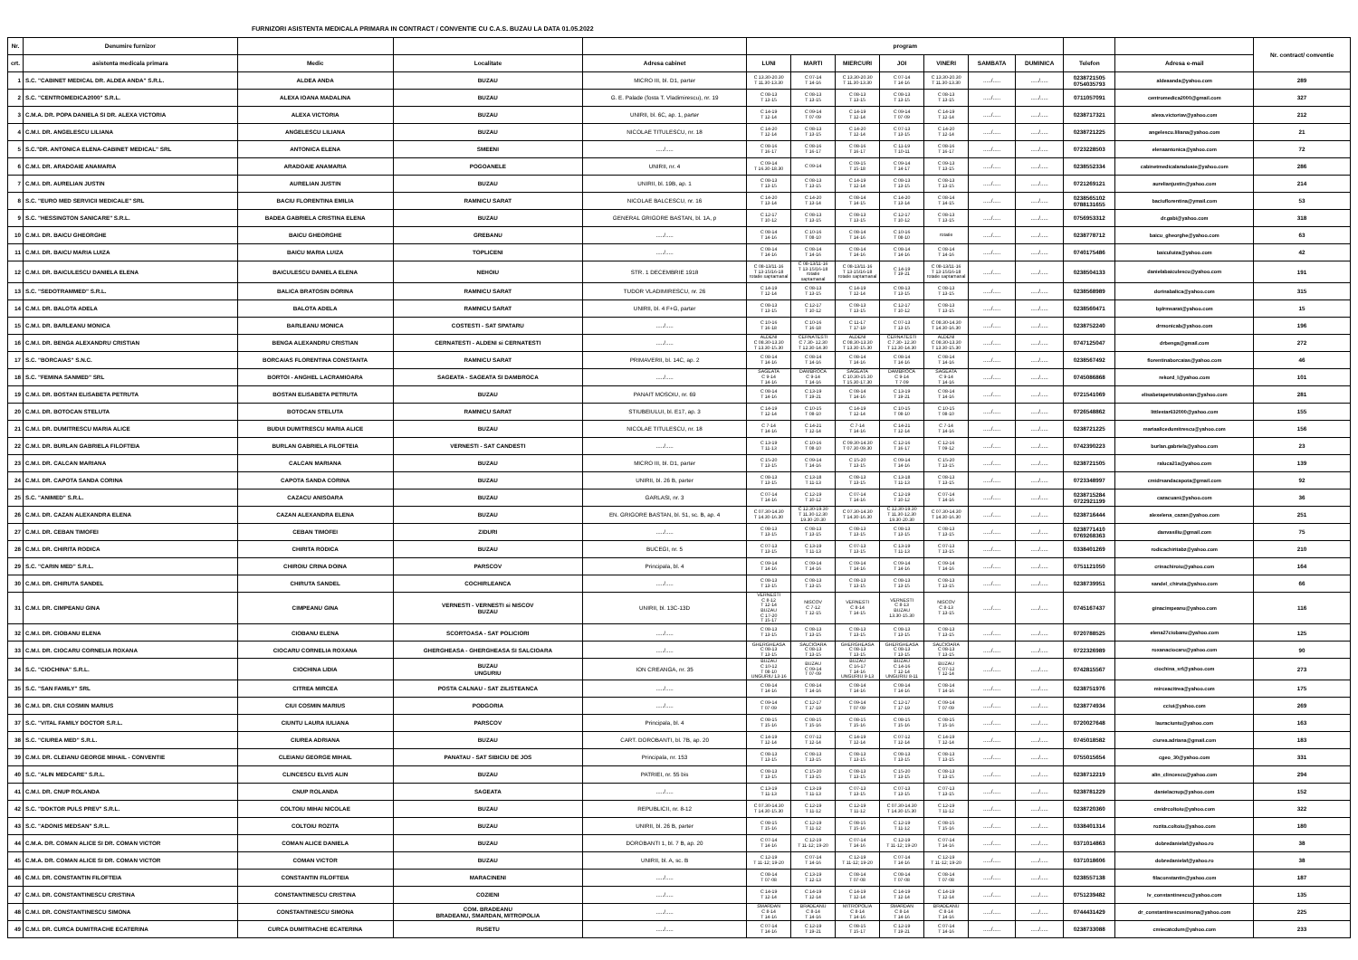FURNIZORI ASISTENTA MEDICALA PRIMARA IN CONTRACT / CONVENTIE CU C.A.S. BUZAU LA DATA 01.05.2022
| Nr. | Denumire furnizor | | | | program | | | | | | | | | Nr. contract/ conventie |
| --- | --- | --- | --- | --- | --- | --- | --- | --- | --- | --- | --- | --- | --- | --- |
| crt. | asistenta medicala primara | Medic | Localitate | Adresa cabinet | LUNI | MARTI | MIERCURI | JOI | VINERI | SAMBATA | DUMINICA | Telefon | Adresa e-mail | |
| 1 | S.C. "CABINET MEDICAL DR. ALDEA ANDA" S.R.L. | ALDEA ANDA | BUZAU | MICRO III, bl. D1, parter | C 13.30-20.30 T 11.30-13.30 | C 07-14 T 14-16 | C 13.30-20.30 T 11.30-13.30 | C 07-14 T 14-16 | C 13.30-20.30 T 11.30-13.30 | ...../..... | ...../..... | 0238721505 0754035793 | aldeaanda@yahoo.com | 289 |
| 2 | S.C. "CENTROMEDICA2000" S.R.L. | ALEXA IOANA MADALINA | BUZAU | G. E. Palade (fosta T. Vladimirescu), nr. 19 | C 08-13 T 13-15 | C 08-13 T 13-15 | C 08-13 T 13-15 | C 08-13 T 13-15 | C 08-13 T 13-15 | ...../..... | ...../..... | 0711057091 | centromedica2000@gmail.com | 327 |
| 3 | C.M.A. DR. POPA DANIELA SI DR. ALEXA VICTORIA | ALEXA VICTORIA | BUZAU | UNIRII, bl. 6C, ap. 1, parter | C 14-19 T 12-14 | C 09-14 T 07-09 | C 14-19 T 12-14 | C 09-14 T 07-09 | C 14-19 T 12-14 | ...../..... | ...../..... | 0238717321 | alexa.victoriav@yahoo.com | 212 |
| 4 | C.M.I. DR. ANGELESCU LILIANA | ANGELESCU LILIANA | BUZAU | NICOLAE TITULESCU, nr. 18 | C 14-20 T 12-14 | C 08-13 T 13-15 | C 14-20 T 12-14 | C 07-13 T 13-15 | C 14-20 T 12-14 | ...../..... | ...../..... | 0238721225 | angelescu.liliana@yahoo.com | 21 |
| 5 | S.C."DR. ANTONICA ELENA-CABINET MEDICAL" SRL | ANTONICA ELENA | SMEENI | ...../..... | C 08-16 T 16-17 | C 08-16 T 16-17 | C 08-16 T 16-17 | C 11-19 T 10-11 | C 08-16 T 16-17 | ...../..... | ...../..... | 0723228503 | elenaantonica@yahoo.com | 72 |
| 6 | C.M.I. DR. ARADOAIE ANAMARIA | ARADOAIE ANAMARIA | POGOANELE | UNIRII, nr. 4 | C 09-14 T 16.30-18.30 | C 09-14 | C 09-15 T 15-18 | C 09-14 T 14-17 | C 09-13 T 13-15 | ...../..... | ...../..... | 0238552334 | cabinetmedicalaradoaie@yahoo.com | 286 |
| 7 | C.M.I. DR. AURELIAN JUSTIN | AURELIAN JUSTIN | BUZAU | UNIRII, bl. 19B, ap. 1 | C 08-13 T 13-15 | C 08-13 T 13-15 | C 14-19 T 12-14 | C 08-13 T 13-15 | C 08-13 T 13-15 | ...../..... | ...../..... | 0721269121 | aurelianjustin@yahoo.com | 214 |
| 8 | S.C. "EURO MED SERVICII MEDICALE" SRL | BACIU FLORENTINA EMILIA | RAMNICU SARAT | NICOLAE BALCESCU, nr. 16 | C 14-20 T 13-14 | C 14-20 T 13-14 | C 08-14 T 14-15 | C 14-20 T 13-14 | C 08-14 T 14-15 | ...../..... | ...../..... | 0238565102 0788131655 | baciuflorentina@ymail.com | 53 |
| 9 | S.C. "HESSINGTON SANICARE" S.R.L. | BADEA GABRIELA CRISTINA ELENA | BUZAU | GENERAL GRIGORE BASTAN, bl. 1A, p | C 12-17 T 10-12 | C 08-13 T 13-15 | C 08-13 T 13-15 | C 12-17 T 10-12 | C 08-13 T 13-15 | ...../..... | ...../..... | 0756953312 | dr.gabi@yahoo.com | 318 |
| 10 | C.M.I. DR. BAICU GHEORGHE | BAICU GHEORGHE | GREBANU | ...../..... | C 08-14 T 14-16 | C 10-16 T 08-10 | C 08-14 T 14-16 | C 10-16 T 08-10 | rotatie | ...../..... | ...../..... | 0238778712 | baicu_gheorghe@yahoo.com | 63 |
| 11 | C.M.I. DR. BAICU MARIA LUIZA | BAICU MARIA LUIZA | TOPLICENI | ...../..... | C 08-14 T 14-16 | C 08-14 T 14-16 | C 08-14 T 14-16 | C 08-14 T 14-16 | C 08-14 T 14-16 | ...../..... | ...../..... | 0740175486 | baiculuiza@yahoo.com | 42 |
| 12 | C.M.I. DR. BAICULESCU DANIELA ELENA | BAICULESCU DANIELA ELENA | NEHOIU | STR. 1 DECEMBRIE 1918 | C 08-13/11-16 T 13-15/16-18 rotatie saptamanal | C 08-13/11-16 T 13-15/16-18 rotatie saptamanal | C 08-13/11-16 T 13-15/16-18 rotatie saptamanal | C 14-19 T 19-21 | C 08-13/11-16 T 13-15/16-18 rotatie saptamanal | ...../..... | ...../..... | 0238504133 | danielabaiculescu@yahoo.com | 191 |
| 13 | S.C. "SEDOTRAMMED" S.R.L. | BALICA BRATOSIN DORINA | RAMNICU SARAT | TUDOR VLADIMIRESCU, nr. 26 | C 14-19 T 12-14 | C 08-13 T 13-15 | C 14-19 T 12-14 | C 08-13 T 13-15 | C 08-13 T 13-15 | ...../..... | ...../..... | 0238568989 | dorinabalica@yahoo.com | 315 |
| 14 | C.M.I. DR. BALOTA ADELA | BALOTA ADELA | RAMNICU SARAT | UNIRII, bl. 4 F+G, parter | C 08-13 T 13-15 | C 12-17 T 10-12 | C 08-13 T 13-15 | C 12-17 T 10-12 | C 08-13 T 13-15 | ...../..... | ...../..... | 0238560471 | bplrmsarat@yahoo.com | 15 |
| 15 | C.M.I. DR. BARLEANU MONICA | BARLEANU MONICA | COSTESTI - SAT SPATARU | ...../..... | C 10-16 T 16-18 | C 10-16 T 16-18 | C 11-17 T 17-19 | C 07-13 T 13-15 | C 08.30-14.30 T 14.30-16.30 | ...../..... | ...../..... | 0238752240 | drmonicab@yahoo.com | 196 |
| 16 | C.M.I. DR. BENGA ALEXANDRU CRISTIAN | BENGA ALEXANDRU CRISTIAN | CERNATESTI - ALDENI si CERNATESTI | ...../..... | ALDENI C 08.30-13.30 T 13.30-15.30 | CERNATESTI C 7.30- 12.30 T 12.30-14.30 | ALDENI C 08.30-13.30 T 13.30-15.30 | CERNATESTI C 7.30- 12.30 T 12.30-14.30 | ALDENI C 08.30-13.30 T 13.30-15.30 | ...../..... | ...../..... | 0747125047 | drbenga@gmail.com | 272 |
| 17 | S.C. "BORCAIAS" S.N.C. | BORCAIAS FLORENTINA CONSTANTA | RAMNICU SARAT | PRIMAVERII, bl. 14C, ap. 2 | C 08-14 T 14-16 | C 08-14 T 14-16 | C 08-14 T 14-16 | C 08-14 T 14-16 | C 08-14 T 14-16 | ...../..... | ...../..... | 0238567492 | florentinaborcaias@yahoo.com | 46 |
| 18 | S.C. "FEMINA SANMED" SRL | BORTOI - ANGHEL LACRAMIOARA | SAGEATA - SAGEATA SI DAMBROCA | ...../..... | SAGEATA C 9-14 T 14-16 | DAMBROCA C 9-14 T 14-16 | SAGEATA C 10.30-15.30 T 15.30-17.30 | DAMBROCA C 9-14 T 7-09 | SAGEATA C 9-14 T 14-16 | ...../..... | ...../..... | 0745086868 | rekord_l@yahoo.com | 101 |
| 19 | C.M.I. DR. BOSTAN ELISABETA PETRUTA | BOSTAN ELISABETA PETRUTA | BUZAU | PANAIT MOSOIU, nr. 69 | C 08-14 T 14-16 | C 13-19 T 19-21 | C 08-14 T 14-16 | C 13-19 T 19-21 | C 08-14 T 14-16 | ...../..... | ...../..... | 0721541069 | elisabetapetrutabostan@yahoo.com | 281 |
| 20 | C.M.I. DR. BOTOCAN STELUTA | BOTOCAN STELUTA | RAMNICU SARAT | STIUBEIULUI, bl. E17, ap. 3 | C 14-19 T 12-14 | C 10-15 T 08-10 | C 14-19 T 12-14 | C 10-15 T 08-10 | C 10-15 T 08-10 | ...../..... | ...../..... | 0726548862 | littlestar632000@yahoo.com | 155 |
| 21 | C.M.I. DR. DUMITRESCU MARIA ALICE | BUDUI DUMITRESCU MARIA ALICE | BUZAU | NICOLAE TITULESCU, nr. 18 | C 7-14 T 14-16 | C 14-21 T 12-14 | C 7-14 T 14-16 | C 14-21 T 12-14 | C 7-14 T 14-16 | ...../..... | ...../..... | 0238721225 | mariaalicedumitrescu@yahoo.com | 156 |
| 22 | C.M.I. DR. BURLAN GABRIELA FILOFTEIA | BURLAN GABRIELA FILOFTEIA | VERNESTI - SAT CANDESTI | ...../..... | C 13-19 T 11-13 | C 10-16 T 08-10 | C 09.30-14.30 T 07.30-09.30 | C 12-16 T 16-17 | C 12-16 T 09-12 | ...../..... | ...../..... | 0742390223 | burlan.gabriela@yahoo.com | 23 |
| 23 | C.M.I. DR. CALCAN MARIANA | CALCAN MARIANA | BUZAU | MICRO III, bl. D1, parter | C 15-20 T 13-15 | C 09-14 T 14-16 | C 15-20 T 13-15 | C 09-14 T 14-16 | C 15-20 T 13-15 | ...../..... | ...../..... | 0238721505 | raluca21a@yahoo.com | 139 |
| 24 | C.M.I. DR. CAPOTA SANDA CORINA | CAPOTA SANDA CORINA | BUZAU | UNIRII, bl. 26 B, parter | C 08-13 T 13-15 | C 13-18 T 11-13 | C 08-13 T 13-15 | C 13-18 T 11-13 | C 08-13 T 13-15 | ...../..... | ...../..... | 0723348997 | cmidrsandacapota@gmail.com | 92 |
| 25 | S.C. "ANIMED" S.R.L. | CAZACU ANISOARA | BUZAU | GARLASI, nr. 3 | C 07-14 T 14-16 | C 12-19 T 10-12 | C 07-14 T 14-16 | C 12-19 T 10-12 | C 07-14 T 14-16 | ...../..... | ...../..... | 0238715284 0722921199 | cazacuani@yahoo.com | 36 |
| 26 | C.M.I. DR. CAZAN ALEXANDRA ELENA | CAZAN ALEXANDRA ELENA | BUZAU | EN. GRIGORE BASTAN, bl. 51, sc. B, ap. 4 | C 07.30-14.30 T 14.30-16.30 | C 12.30-19.30 T 11.30-12.30 19.30-20.30 | C 07.30-14.30 T 14.30-16.30 | C 12.30-19.30 T 11.30-12.30 19.30-20.30 | C 07.30-14.30 T 14.30-16.30 | ...../..... | ...../..... | 0238716444 | alexelena_cazan@yahoo.com | 251 |
| 27 | C.M.I. DR. CEBAN TIMOFEI | CEBAN TIMOFEI | ZIDURI | ...../..... | C 08-13 T 13-15 | C 08-13 T 13-15 | C 08-13 T 13-15 | C 08-13 T 13-15 | C 08-13 T 13-15 | ...../..... | ...../..... | 0238771410 0769268363 | danvasiliu@gmail.com | 75 |
| 28 | C.M.I. DR. CHIRITA RODICA | CHIRITA RODICA | BUZAU | BUCEGI, nr. 5 | C 07-13 T 13-15 | C 13-19 T 11-13 | C 07-13 T 13-15 | C 13-19 T 11-13 | C 07-13 T 13-15 | ...../..... | ...../..... | 0338401269 | rodicachiritabz@yahoo.com | 210 |
| 29 | S.C. "CARIN MED" S.R.L. | CHIROIU CRINA DOINA | PARSCOV | Principala, bl. 4 | C 09-14 T 14-16 | C 09-14 T 14-16 | C 09-14 T 14-16 | C 09-14 T 14-16 | C 09-14 T 14-16 | ...../..... | ...../..... | 0751121050 | crinachiroiu@yahoo.com | 164 |
| 30 | C.M.I. DR. CHIRUTA SANDEL | CHIRUTA SANDEL | COCHIRLEANCA | ...../..... | C 08-13 T 13-15 | C 08-13 T 13-15 | C 08-13 T 13-15 | C 08-13 T 13-15 | C 08-13 T 13-15 | ...../..... | ...../..... | 0238739951 | sandel_chiruta@yahoo.com | 66 |
| 31 | C.M.I. DR. CIMPEANU GINA | CIMPEANU GINA | VERNESTI - VERNESTI si NISCOV BUZAU | UNIRII, bl. 13C-13D | VERNESTI C 8-12 T 12-14 BUZAU C 17-20 T 15-17 | NISCOV C 7-12 T 12-15 | VERNESTI C 8-14 T 14-15 | VERNESTI C 8-13 BUZAU 13.30-15.30 | NISCOV C 8-13 T 13-15 | ...../..... | ...../..... | 0745167437 | ginacimpeanu@yahoo.com | 116 |
| 32 | C.M.I. DR. CIOBANU ELENA | CIOBANU ELENA | SCORTOASA - SAT POLICIORI | ...../..... | C 08-13 T 13-15 | C 08-13 T 13-15 | C 08-13 T 13-15 | C 08-13 T 13-15 | C 08-13 T 13-15 | ...../..... | ...../..... | 0720788525 | elena27ciobanu@yahoo.com | 125 |
| 33 | C.M.I. DR. CIOCARU CORNELIA ROXANA | CIOCARU CORNELIA ROXANA | GHERGHEASA - GHERGHEASA SI SALCIOARA | ...../..... | GHERGHEASA C 08-13 T 13-15 | SALCIOARA C 08-13 T 13-15 | GHERGHEASA C 08-13 T 13-15 | GHERGHEASA C 08-13 T 13-15 | SALCIOARA C 08-13 T 13-15 | ...../..... | ...../..... | 0722326989 | roxanaciocaru@yahoo.com | 90 |
| 34 | S.C. "CIOCHINA" S.R.L. | CIOCHINA LIDIA | BUZAU UNGURIU | ION CREANGA, nr. 35 | BUZAU C 10-12 T 08-10 UNGURIU 13-16 | BUZAU C 09-14 T 07-09 | BUZAU C 16-17 T 14-16 UNGURIU 9-13 | BUZAU C 14-16 T 12-14 UNGURIU 8-11 | BUZAU C 07-12 T 12-14 | ...../..... | ...../..... | 0742815567 | ciochina_srl@yahoo.com | 273 |
| 35 | S.C. "SAN FAMILY" SRL | CITREA MIRCEA | POSTA CALNAU - SAT ZILISTEANCA | ...../..... | C 08-14 T 14-16 | C 08-14 T 14-16 | C 08-14 T 14-16 | C 08-14 T 14-16 | C 08-14 T 14-16 | ...../..... | ...../..... | 0238751976 | mirceacitrea@yahoo.com | 175 |
| 36 | C.M.I. DR. CIUI COSMIN MARIUS | CIUI COSMIN MARIUS | PODGORIA | ...../..... | C 09-14 T 07-09 | C 12-17 T 17-19 | C 09-14 T 07-09 | C 12-17 T 17-19 | C 09-14 T 07-09 | ...../..... | ...../..... | 0238774934 | cciui@yahoo.com | 269 |
| 37 | S.C. "VITAL FAMILY DOCTOR S.R.L. | CIUNTU LAURA IULIANA | PARSCOV | Principala, bl. 4 | C 08-15 T 15-16 | C 08-15 T 15-16 | C 08-15 T 15-16 | C 08-15 T 15-16 | C 08-15 T 15-16 | ...../..... | ...../..... | 0720027648 | lauraciuntu@yahoo.com | 163 |
| 38 | S.C. "CIUREA MED" S.R.L. | CIUREA ADRIANA | BUZAU | CART. DOROBANTI, bl. 7B, ap. 20 | C 14-19 T 12-14 | C 07-12 T 12-14 | C 14-19 T 12-14 | C 07-12 T 12-14 | C 14-19 T 12-14 | ...../..... | ...../..... | 0745018582 | ciurea.adriana@gmail.com | 183 |
| 39 | C.M.I. DR. CLEIANU GEORGE MIHAIL - CONVENTIE | CLEIANU GEORGE MIHAIL | PANATAU - SAT SIBICIU DE JOS | Principala, nr. 153 | C 08-13 T 13-15 | C 08-13 T 13-15 | C 08-13 T 13-15 | C 08-13 T 13-15 | C 08-13 T 13-15 | ...../..... | ...../..... | 0755015654 | cgeo_30@yahoo.com | 331 |
| 40 | S.C. "ALIN MEDCARE" S.R.L. | CLINCESCU ELVIS ALIN | BUZAU | PATRIEI, nr. 55 bis | C 08-13 T 13-15 | C 15-20 T 13-15 | C 08-13 T 13-15 | C 15-20 T 13-15 | C 08-13 T 13-15 | ...../..... | ...../..... | 0238712219 | alin_clincescu@yahoo.com | 294 |
| 41 | C.M.I. DR. CNUP ROLANDA | CNUP ROLANDA | SAGEATA | ...../..... | C 13-19 T 11-13 | C 13-19 T 11-13 | C 07-13 T 13-15 | C 07-13 T 13-15 | C 07-13 T 13-15 | ...../..... | ...../..... | 0238781229 | danielacnup@yahoo.com | 152 |
| 42 | S.C. "DOKTOR PULS PREV" S.R.L. | COLTOIU MIHAI NICOLAE | BUZAU | REPUBLICII, nr. 8-12 | C 07.30-14.30 T 14.30-15.30 | C 12-19 T 11-12 | C 12-19 T 11-12 | C 07.30-14.30 T 14.30-15.30 | C 12-19 T 11-12 | ...../..... | ...../..... | 0238720360 | cmidrcoltoiu@yahoo.com | 322 |
| 43 | S.C. "ADONIS MEDSAN" S.R.L. | COLTOIU ROZITA | BUZAU | UNIRII, bl. 26 B, parter | C 08-15 T 15-16 | C 12-19 T 11-12 | C 08-15 T 15-16 | C 12-19 T 11-12 | C 08-15 T 15-16 | ...../..... | ...../..... | 0338401314 | rozita.coltoiu@yahoo.com | 180 |
| 44 | C.M.A. DR. COMAN ALICE SI DR. COMAN VICTOR | COMAN ALICE DANIELA | BUZAU | DOROBANTI 1, bl. 7 B, ap. 20 | C 07-14 T 14-16 | C 12-19 T 11-12; 19-20 | C 07-14 T 14-16 | C 12-19 T 11-12; 19-20 | C 07-14 T 14-16 | ...../..... | ...../..... | 0371014863 | dobredanielaf@yahoo.ro | 38 |
| 45 | C.M.A. DR. COMAN ALICE SI DR. COMAN VICTOR | COMAN VICTOR | BUZAU | UNIRII, bl. A, sc. B | C 12-19 T 11-12; 19-20 | C 07-14 T 14-16 | C 12-19 T 11-12; 19-20 | C 07-14 T 14-16 | C 12-19 T 11-12; 19-20 | ...../..... | ...../..... | 0371018606 | dobredanielaf@yahoo.ro | 38 |
| 46 | C.M.I. DR. CONSTANTIN FILOFTEIA | CONSTANTIN FILOFTEIA | MARACINENI | ...../..... | C 08-14 T 07-08 | C 13-19 T 12-13 | C 08-14 T 07-08 | C 08-14 T 07-08 | C 08-14 T 07-08 | ...../..... | ...../..... | 0238557138 | filaconstantin@yahoo.com | 187 |
| 47 | C.M.I. DR. CONSTANTINESCU CRISTINA | CONSTANTINESCU CRISTINA | COZIENI | ...../..... | C 14-19 T 12-14 | C 14-19 T 12-14 | C 14-19 T 12-14 | C 14-19 T 12-14 | C 14-19 T 12-14 | ...../..... | ...../..... | 0751239482 | lv_constantinescu@yahoo.com | 135 |
| 48 | C.M.I. DR. CONSTANTINESCU SIMONA | CONSTANTINESCU SIMONA | COM. BRADEANU BRADEANU, SMARDAN, MITROPOLIA | ...../..... | SMARDAN C 8-14 T 14-16 | BRADEANU C 8-14 T 14-16 | MITROPOLIA C 8-14 T 14-16 | SMARDAN C 8-14 T 14-16 | BRADEANU C 8-14 T 14-16 | ...../..... | ...../..... | 0744431429 | dr_constantinescusimona@yahoo.com | 225 |
| 49 | C.M.I. DR. CURCA DUMITRACHE ECATERINA | CURCA DUMITRACHE ECATERINA | RUSETU | ...../..... | C 07-14 T 14-16 | C 12-19 T 19-21 | C 08-15 T 15-17 | C 12-19 T 19-21 | C 07-14 T 14-16 | ...../..... | ...../..... | 0238733088 | cmiecatcdum@yahoo.com | 233 |